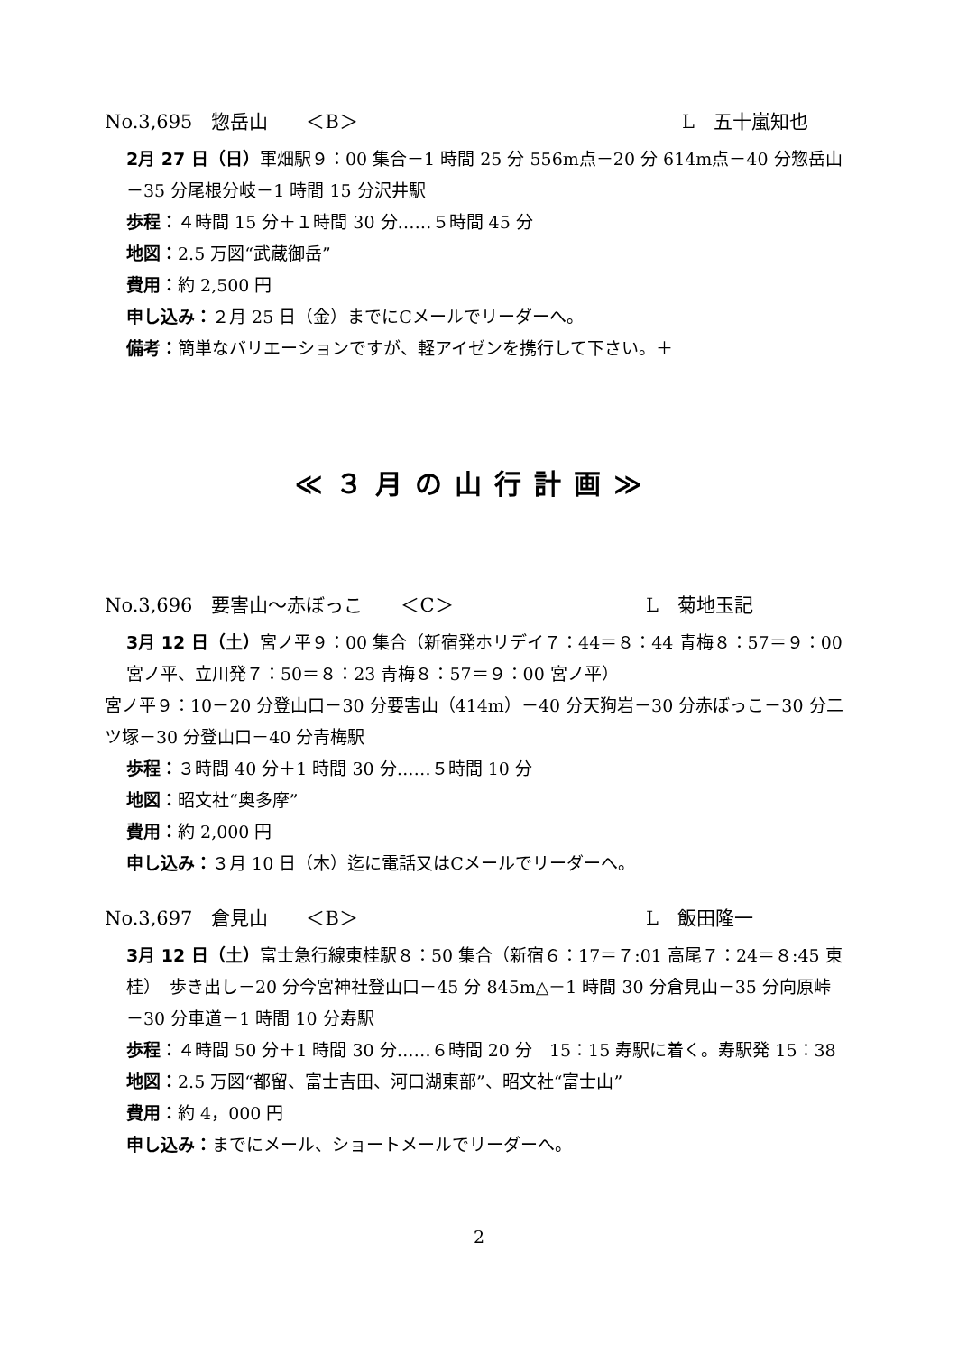No.3,695　惣岳山　　＜B＞ L　五十嵐知也
2月 27 日（日）軍畑駅９：00 集合－1 時間 25 分 556m点－20 分 614m点－40 分惣岳山－35 分尾根分岐－1 時間 15 分沢井駅
歩程：４時間 15 分＋１時間 30 分‥‥‥５時間 45 分
地図：2.5 万図“武蔵御岳”
費用：約 2,500 円
申し込み：２月 25 日（金）までにCメールでリーダーへ。
備考：簡単なバリエーションですが、軽アイゼンを携行して下さい。＋
≪３月の山行計画≫
No.3,696　要害山～赤ぼっこ　　＜C＞ L　菊地玉記
3月 12 日（土）宮ノ平９：00 集合（新宿発ホリデイ７：44＝８：44 青梅８：57＝９：00 宮ノ平、立川発７：50＝８：23 青梅８：57＝９：00 宮ノ平）
宮ノ平９：10－20 分登山口－30 分要害山（414m）－40 分天狗岩－30 分赤ぼっこ－30 分二ツ塚－30 分登山口－40 分青梅駅
歩程：３時間 40 分＋1 時間 30 分‥‥‥５時間 10 分
地図：昭文社“奥多摩”
費用：約 2,000 円
申し込み：３月 10 日（木）迄に電話又はCメールでリーダーへ。
No.3,697　倉見山　　＜B＞ L　飯田隆一
3月 12 日（土）富士急行線東桂駅８：50 集合（新宿６：17＝７:01 高尾７：24＝８:45 東桂）　歩き出し－20 分今宮神社登山口－45 分 845m△－1 時間 30 分倉見山－35 分向原峠－30 分車道－1 時間 10 分寿駅
歩程：４時間 50 分＋1 時間 30 分‥‥‥６時間 20 分　15：15 寿駅に着く。寿駅発 15：38
地図：2.5 万図“都留、富士吉田、河口湖東部”、昭文社“富士山”
費用：約 4，000 円
申し込み：までにメール、ショートメールでリーダーへ。
2